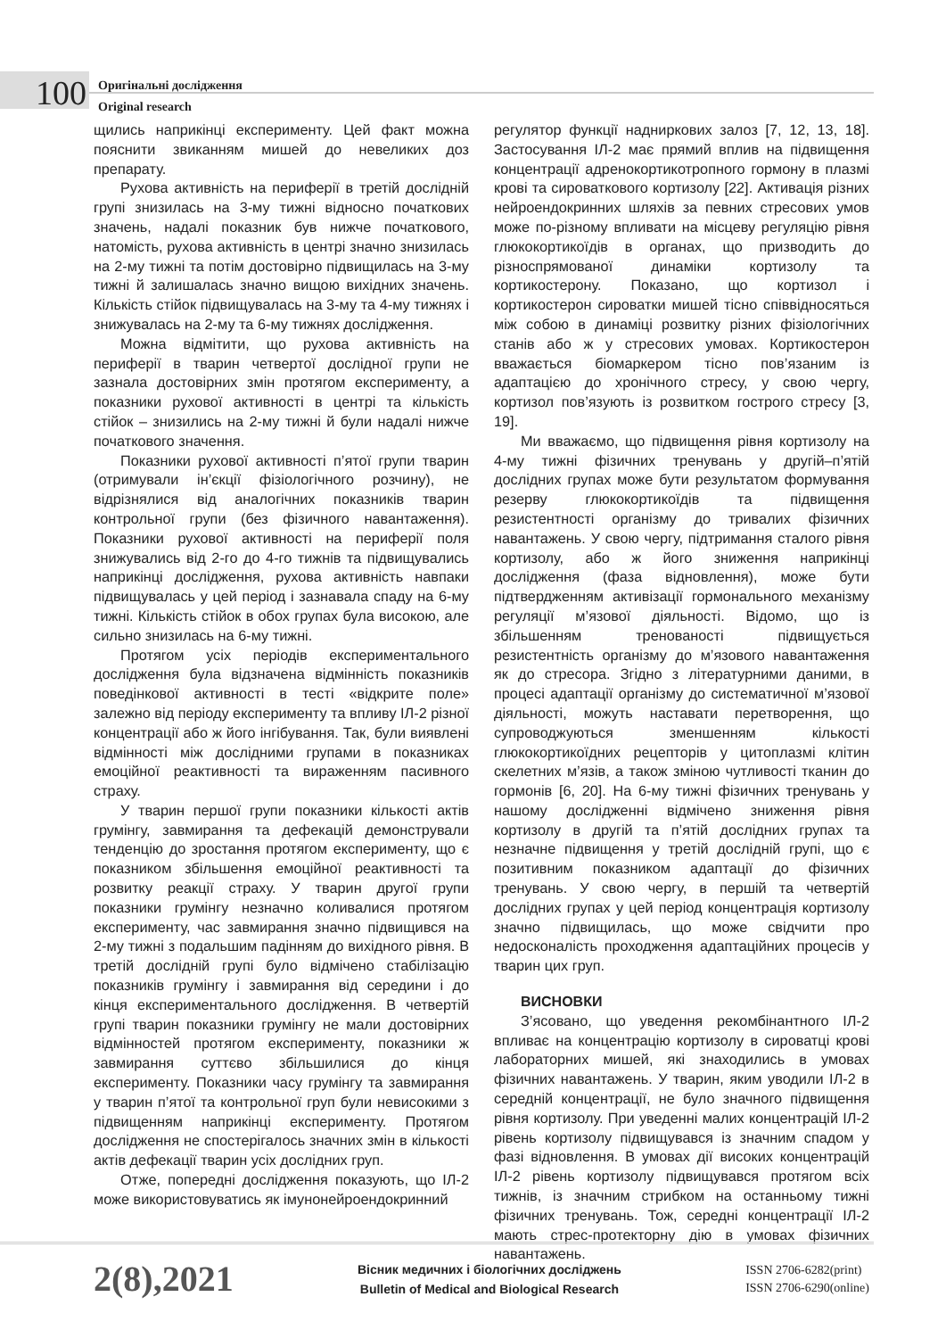100
Оригінальні дослідження
Original research
щились наприкінці експерименту. Цей факт можна пояснити звиканням мишей до невеликих доз препарату.
Рухова активність на периферії в третій дослідній групі знизилась на 3-му тижні відносно початкових значень, надалі показник був нижче початкового, натомість, рухова активність в центрі значно знизилась на 2-му тижні та потім достовірно підвищилась на 3-му тижні й залишалась значно вищою вихідних значень. Кількість стійок підвищувалась на 3-му та 4-му тижнях і знижувалась на 2-му та 6-му тижнях дослідження.
Можна відмітити, що рухова активність на периферії в тварин четвертої дослідної групи не зазнала достовірних змін протягом експерименту, а показники рухової активності в центрі та кількість стійок – знизились на 2-му тижні й були надалі нижче початкового значення.
Показники рухової активності п’ятої групи тварин (отримували ін’єкції фізіологічного розчину), не відрізнялися від аналогічних показників тварин контрольної групи (без фізичного навантаження). Показники рухової активності на периферії поля знижувались від 2-го до 4-го тижнів та підвищувались наприкінці дослідження, рухова активність навпаки підвищувалась у цей період і зазнавала спаду на 6-му тижні. Кількість стійок в обох групах була високою, але сильно знизилась на 6-му тижні.
Протягом усіх періодів експериментального дослідження була відзначена відмінність показників поведінкової активності в тесті «відкрите поле» залежно від періоду експерименту та впливу ІЛ-2 різної концентрації або ж його інгібування. Так, були виявлені відмінності між дослідними групами в показниках емоційної реактивності та вираженням пасивного страху.
У тварин першої групи показники кількості актів грумінгу, завмирання та дефекацій демонстрували тенденцію до зростання протягом експерименту, що є показником збільшення емоційної реактивності та розвитку реакції страху. У тварин другої групи показники грумінгу незначно коливалися протягом експерименту, час завмирання значно підвищився на 2-му тижні з подальшим падінням до вихідного рівня. В третій дослідній групі було відмічено стабілізацію показників грумінгу і завмирання від середини і до кінця експериментального дослідження. В четвертій групі тварин показники грумінгу не мали достовірних відмінностей протягом експерименту, показники ж завмирання суттєво збільшилися до кінця експерименту. Показники часу грумінгу та завмирання у тварин п’ятої та контрольної груп були невисокими з підвищенням наприкінці експерименту. Протягом дослідження не спостерігалось значних змін в кількості актів дефекації тварин усіх дослідних груп.
Отже, попередні дослідження показують, що ІЛ-2 може використовуватись як імунонейроендокринний
регулятор функції надниркових залоз [7, 12, 13, 18]. Застосування ІЛ-2 має прямий вплив на підвищення концентрації адренокортикотропного гормону в плазмі крові та сироваткового кортизолу [22]. Активація різних нейроендокринних шляхів за певних стресових умов може по-різному впливати на місцеву регуляцію рівня глюкокортикоїдів в органах, що призводить до різноспрямованої динаміки кортизолу та кортикостерону. Показано, що кортизол і кортикостерон сироватки мишей тісно співвідносяться між собою в динаміці розвитку різних фізіологічних станів або ж у стресових умовах. Кортикостерон вважається біомаркером тісно пов’язаним із адаптацією до хронічного стресу, у свою чергу, кортизол пов’язують із розвитком гострого стресу [3, 19].
Ми вважаємо, що підвищення рівня кортизолу на 4-му тижні фізичних тренувань у другій–п’ятій дослідних групах може бути результатом формування резерву глюкокортикоїдів та підвищення резистентності організму до тривалих фізичних навантажень. У свою чергу, підтримання сталого рівня кортизолу, або ж його зниження наприкінці дослідження (фаза відновлення), може бути підтвердженням активізації гормонального механізму регуляції м’язової діяльності. Відомо, що із збільшенням тренованості підвищується резистентність організму до м’язового навантаження як до стресора. Згідно з літературними даними, в процесі адаптації організму до систематичної м’язової діяльності, можуть наставати перетворення, що супроводжуються зменшенням кількості глюкокортикоїдних рецепторів у цитоплазмі клітин скелетних м’язів, а також зміною чутливості тканин до гормонів [6, 20]. На 6-му тижні фізичних тренувань у нашому дослідженні відмічено зниження рівня кортизолу в другій та п’ятій дослідних групах та незначне підвищення у третій дослідній групі, що є позитивним показником адаптації до фізичних тренувань. У свою чергу, в першій та четвертій дослідних групах у цей період концентрація кортизолу значно підвищилась, що може свідчити про недосконалість проходження адаптаційних процесів у тварин цих груп.
ВИСНОВКИ
З’ясовано, що уведення рекомбінантного ІЛ-2 впливає на концентрацію кортизолу в сироватці крові лабораторних мишей, які знаходились в умовах фізичних навантажень. У тварин, яким уводили ІЛ-2 в середній концентрації, не було значного підвищення рівня кортизолу. При уведенні малих концентрацій ІЛ-2 рівень кортизолу підвищувався із значним спадом у фазі відновлення. В умовах дії високих концентрацій ІЛ-2 рівень кортизолу підвищувався протягом всіх тижнів, із значним стрибком на останньому тижні фізичних тренувань. Тож, середні концентрації ІЛ-2 мають стрес-протекторну дію в умовах фізичних навантажень.
2(8),2021
Вісник медичних і біологічних досліджень
Bulletin of Medical and Biological Research
ISSN 2706-6282(print)
ISSN 2706-6290(online)